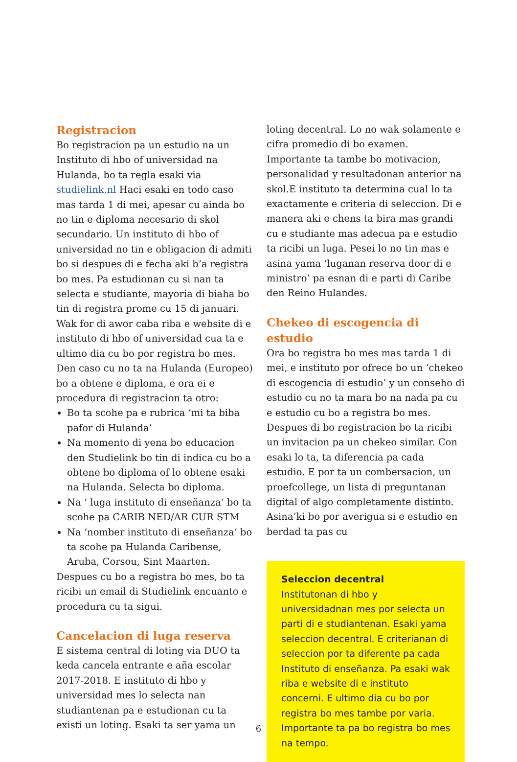Registracion
Bo registracion pa un estudio na un Instituto di hbo of universidad na Hulanda, bo ta regla esaki via studielink.nl Haci esaki en todo caso mas tarda 1 di mei, apesar cu ainda bo no tin e diploma necesario di skol secundario. Un instituto di hbo of universidad no tin e obligacion di admiti bo si despues di e fecha aki b’a registra bo mes. Pa estudionan cu si nan ta selecta e studiante, mayoria di biaha bo tin di registra prome cu 15 di januari. Wak for di awor caba riba e website di e instituto di hbo of universidad cua ta e ultimo dia cu bo por registra bo mes. Den caso cu no ta na Hulanda (Europeo) bo a obtene e diploma, e ora ei e procedura di registracion ta otro:
Bo ta scohe pa e rubrica ‘mi ta biba pafor di Hulanda’
Na momento di yena bo educacion den Studielink bo tin di indica cu bo a obtene bo diploma of lo obtene esaki na Hulanda. Selecta bo diploma.
Na ‘ luga instituto di enseñanza’ bo ta scohe pa CARIB NED/AR CUR STM
Na ‘nomber instituto di enseñanza’ bo ta scohe pa Hulanda Caribense, Aruba, Corsou, Sint Maarten.
Despues cu bo a registra bo mes, bo ta ricibi un email di Studielink encuanto e procedura cu ta sigui.
Cancelacion di luga reserva
E sistema central di loting via DUO ta keda cancela entrante e aña escolar 2017-2018. E instituto di hbo y universidad mes lo selecta nan studiantenan pa e estudionan cu ta existi un loting. Esaki ta ser yama un
loting decentral. Lo no wak solamente e cifra promedio di bo examen. Importante ta tambe bo motivacion, personalidad y resultadonan anterior na skol.E instituto ta determina cual lo ta exactamente e criteria di seleccion. Di e manera aki e chens ta bira mas grandi cu e studiante mas adecua pa e estudio ta ricibi un luga. Pesei lo no tin mas e asina yama ‘luganan reserva door di e ministro’ pa esnan di e parti di Caribe den Reino Hulandes.
Chekeo di escogencia di estudio
Ora bo registra bo mes mas tarda 1 di mei, e instituto por ofrece bo un ‘chekeo di escogencia di estudio’ y un conseho di estudio cu no ta mara bo na nada pa cu e estudio cu bo a registra bo mes. Despues di bo registracion bo ta ricibi un invitacion pa un chekeo similar. Con esaki lo ta, ta diferencia pa cada estudio. E por ta un combersacion, un proefcollege, un lista di preguntanan digital of algo completamente distinto. Asina’ki bo por averigua si e estudio en berdad ta pas cu
Seleccion decentral
Institutonan di hbo y universidadnan mes por selecta un parti di e studiantenan. Esaki yama seleccion decentral. E criterianan di seleccion por ta diferente pa cada Instituto di enseñanza. Pa esaki wak riba e website di e instituto concerni. E ultimo dia cu bo por registra bo mes tambe por varia. Importante ta pa bo registra bo mes na tempo.
6